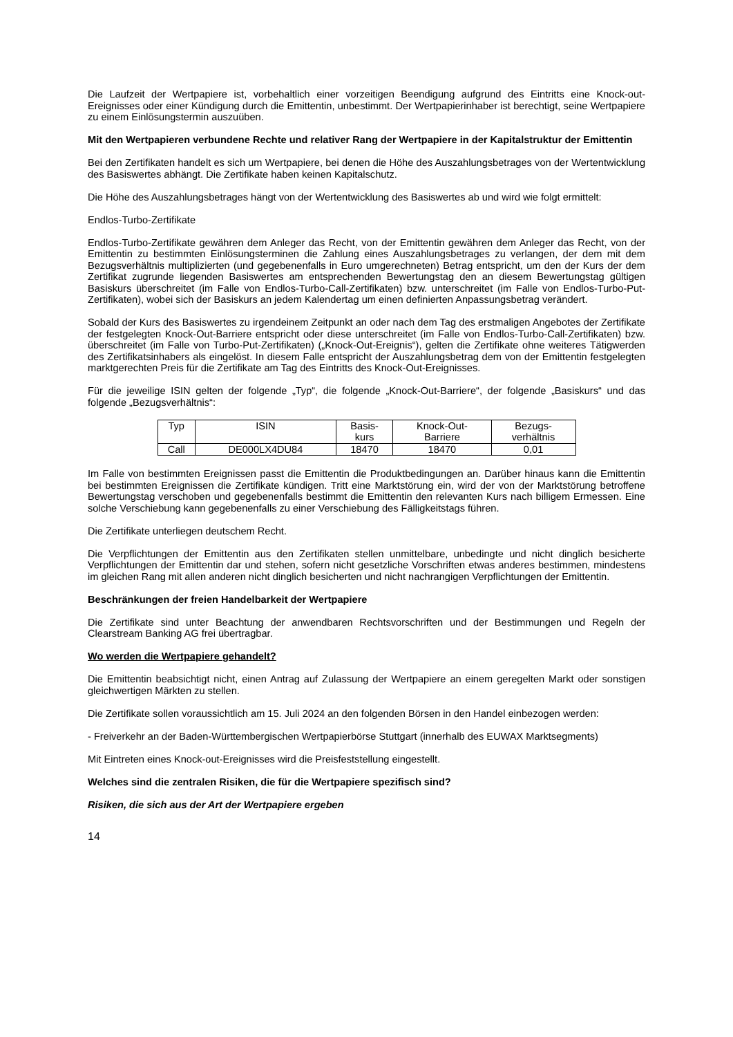Die Laufzeit der Wertpapiere ist, vorbehaltlich einer vorzeitigen Beendigung aufgrund des Eintritts eine Knock-out-Ereignisses oder einer Kündigung durch die Emittentin, unbestimmt. Der Wertpapierinhaber ist berechtigt, seine Wertpapiere zu einem Einlösungstermin auszuüben.
Mit den Wertpapieren verbundene Rechte und relativer Rang der Wertpapiere in der Kapitalstruktur der Emittentin
Bei den Zertifikaten handelt es sich um Wertpapiere, bei denen die Höhe des Auszahlungsbetrages von der Wertentwicklung des Basiswertes abhängt. Die Zertifikate haben keinen Kapitalschutz.
Die Höhe des Auszahlungsbetrages hängt von der Wertentwicklung des Basiswertes ab und wird wie folgt ermittelt:
Endlos-Turbo-Zertifikate
Endlos-Turbo-Zertifikate gewähren dem Anleger das Recht, von der Emittentin gewähren dem Anleger das Recht, von der Emittentin zu bestimmten Einlösungsterminen die Zahlung eines Auszahlungsbetrages zu verlangen, der dem mit dem Bezugsverhältnis multiplizierten (und gegebenenfalls in Euro umgerechneten) Betrag entspricht, um den der Kurs der dem Zertifikat zugrunde liegenden Basiswertes am entsprechenden Bewertungstag den an diesem Bewertungstag gültigen Basiskurs überschreitet (im Falle von Endlos-Turbo-Call-Zertifikaten) bzw. unterschreitet (im Falle von Endlos-Turbo-Put-Zertifikaten), wobei sich der Basiskurs an jedem Kalendertag um einen definierten Anpassungsbetrag verändert.
Sobald der Kurs des Basiswertes zu irgendeinem Zeitpunkt an oder nach dem Tag des erstmaligen Angebotes der Zertifikate der festgelegten Knock-Out-Barriere entspricht oder diese unterschreitet (im Falle von Endlos-Turbo-Call-Zertifikaten) bzw. überschreitet (im Falle von Turbo-Put-Zertifikaten) („Knock-Out-Ereignis“), gelten die Zertifikate ohne weiteres Tätigwerden des Zertifikatsinhabers als eingelöst. In diesem Falle entspricht der Auszahlungsbetrag dem von der Emittentin festgelegten marktgerechten Preis für die Zertifikate am Tag des Eintritts des Knock-Out-Ereignisses.
Für die jeweilige ISIN gelten der folgende „Typ“, die folgende „Knock-Out-Barriere“, der folgende „Basiskurs“ und das folgende „Bezugsverhältnis“:
| Typ | ISIN | Basis- kurs | Knock-Out- Barriere | Bezugs- verhältnis |
| --- | --- | --- | --- | --- |
| Call | DE000LX4DU84 | 18470 | 18470 | 0,01 |
Im Falle von bestimmten Ereignissen passt die Emittentin die Produktbedingungen an. Darüber hinaus kann die Emittentin bei bestimmten Ereignissen die Zertifikate kündigen. Tritt eine Marktstörung ein, wird der von der Marktstörung betroffene Bewertungstag verschoben und gegebenenfalls bestimmt die Emittentin den relevanten Kurs nach billigem Ermessen. Eine solche Verschiebung kann gegebenenfalls zu einer Verschiebung des Fälligkeitstags führen.
Die Zertifikate unterliegen deutschem Recht.
Die Verpflichtungen der Emittentin aus den Zertifikaten stellen unmittelbare, unbedingte und nicht dinglich besicherte Verpflichtungen der Emittentin dar und stehen, sofern nicht gesetzliche Vorschriften etwas anderes bestimmen, mindestens im gleichen Rang mit allen anderen nicht dinglich besicherten und nicht nachrangigen Verpflichtungen der Emittentin.
Beschränkungen der freien Handelbarkeit der Wertpapiere
Die Zertifikate sind unter Beachtung der anwendbaren Rechtsvorschriften und der Bestimmungen und Regeln der Clearstream Banking AG frei übertragbar.
Wo werden die Wertpapiere gehandelt?
Die Emittentin beabsichtigt nicht, einen Antrag auf Zulassung der Wertpapiere an einem geregelten Markt oder sonstigen gleichwertigen Märkten zu stellen.
Die Zertifikate sollen voraussichtlich am 15. Juli 2024 an den folgenden Börsen in den Handel einbezogen werden:
- Freiverkehr an der Baden-Württembergischen Wertpapierbörse Stuttgart (innerhalb des EUWAX Marktsegments)
Mit Eintreten eines Knock-out-Ereignisses wird die Preisfeststellung eingestellt.
Welches sind die zentralen Risiken, die für die Wertpapiere spezifisch sind?
Risiken, die sich aus der Art der Wertpapiere ergeben
14